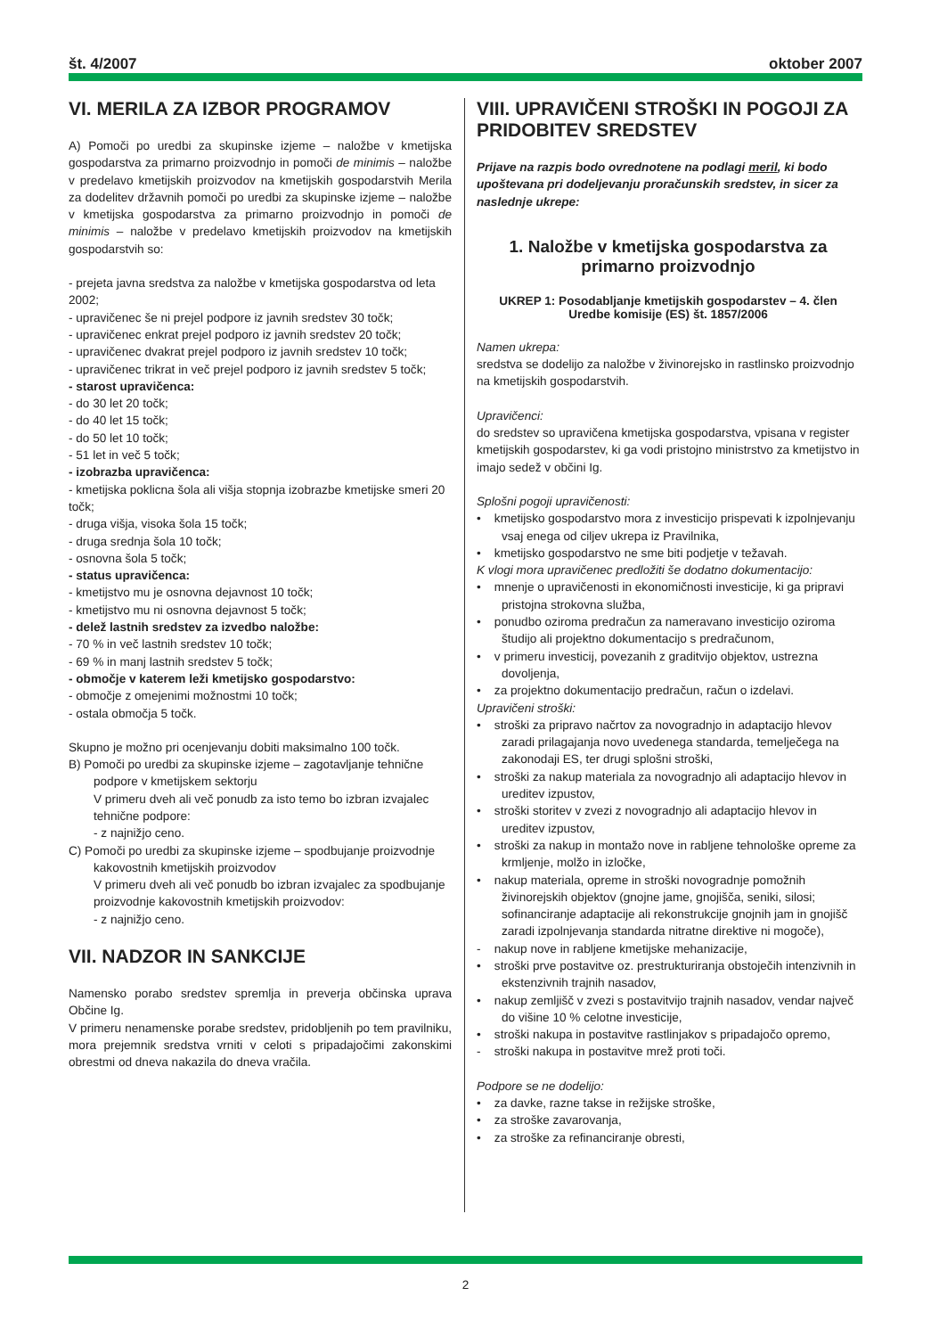št. 4/2007 oktober 2007
VI. MERILA ZA IZBOR PROGRAMOV
A) Pomoči po uredbi za skupinske izjeme – naložbe v kmetijska gospodarstva za primarno proizvodnjo in pomoči de minimis – naložbe v predelavo kmetijskih proizvodov na kmetijskih gospodarstvih Merila za dodelitev državnih pomoči po uredbi za skupinske izjeme – naložbe v kmetijska gospodarstva za primarno proizvodnjo in pomoči de minimis – naložbe v predelavo kmetijskih proizvodov na kmetijskih gospodarstvih so:
- prejeta javna sredstva za naložbe v kmetijska gospodarstva od leta 2002;
- upravičenec še ni prejel podpore iz javnih sredstev 30 točk;
- upravičenec enkrat prejel podporo iz javnih sredstev 20 točk;
- upravičenec dvakrat prejel podporo iz javnih sredstev 10 točk;
- upravičenec trikrat in več prejel podporo iz javnih sredstev 5 točk;
- starost upravičenca:
- do 30 let 20 točk;
- do 40 let 15 točk;
- do 50 let 10 točk;
- 51 let in več 5 točk;
- izobrazba upravičenca:
- kmetijska poklicna šola ali višja stopnja izobrazbe kmetijske smeri 20 točk;
- druga višja, visoka šola 15 točk;
- druga srednja šola 10 točk;
- osnovna šola 5 točk;
- status upravičenca:
- kmetijstvo mu je osnovna dejavnost 10 točk;
- kmetijstvo mu ni osnovna dejavnost 5 točk;
- delež lastnih sredstev za izvedbo naložbe:
- 70 % in več lastnih sredstev 10 točk;
- 69 % in manj lastnih sredstev 5 točk;
- območje v katerem leži kmetijsko gospodarstvo:
- območje z omejenimi možnostmi 10 točk;
- ostala območja 5 točk.
Skupno je možno pri ocenjevanju dobiti maksimalno 100 točk.
B) Pomoči po uredbi za skupinske izjeme – zagotavljanje tehnične podpore v kmetijskem sektorju
V primeru dveh ali več ponudb za isto temo bo izbran izvajalec tehnične podpore:
- z najnižjo ceno.
C) Pomoči po uredbi za skupinske izjeme – spodbujanje proizvodnje kakovostnih kmetijskih proizvodov
V primeru dveh ali več ponudb bo izbran izvajalec za spodbujanje proizvodnje kakovostnih kmetijskih proizvodov:
- z najnižjo ceno.
VII. NADZOR IN SANKCIJE
Namensko porabo sredstev spremlja in preverja občinska uprava Občine Ig.
V primeru nenamenske porabe sredstev, pridobljenih po tem pravilniku, mora prejemnik sredstva vrniti v celoti s pripadajočimi zakonskimi obrestmi od dneva nakazila do dneva vračila.
VIII. UPRAVIČENI STROŠKI IN POGOJI ZA PRIDOBITEV SREDSTEV
Prijave na razpis bodo ovrednotene na podlagi meril, ki bodo upoštevana pri dodeljevanju proračunskih sredstev, in sicer za naslednje ukrepe:
1. Naložbe v kmetijska gospodarstva za primarno proizvodnjo
UKREP 1: Posodabljanje kmetijskih gospodarstev – 4. člen Uredbe komisije (ES) št. 1857/2006
Namen ukrepa:
sredstva se dodelijo za naložbe v živinorejsko in rastlinsko proizvodnjo na kmetijskih gospodarstvih.
Upravičenci:
do sredstev so upravičena kmetijska gospodarstva, vpisana v register kmetijskih gospodarstev, ki ga vodi pristojno ministrstvo za kmetijstvo in imajo sedež v občini Ig.
Splošni pogoji upravičenosti:
• kmetijsko gospodarstvo mora z investicijo prispevati k izpolnjevanju vsaj enega od ciljev ukrepa iz Pravilnika,
• kmetijsko gospodarstvo ne sme biti podjetje v težavah.
K vlogi mora upravičenec predložiti še dodatno dokumentacijo:
• mnenje o upravičenosti in ekonomičnosti investicije, ki ga pripravi pristojna strokovna služba,
• ponudbo oziroma predračun za nameravano investicijo oziroma študijo ali projektno dokumentacijo s predračunom,
• v primeru investicij, povezanih z graditvijo objektov, ustrezna dovoljenja,
• za projektno dokumentacijo predračun, račun o izdelavi.
Upravičeni stroški:
• stroški za pripravo načrtov za novogradnjo in adaptacijo hlevov zaradi prilagajanja novo uvedenega standarda, temelječega na zakonodaji ES, ter drugi splošni stroški,
• stroški za nakup materiala za novogradnjo ali adaptacijo hlevov in ureditev izpustov,
• stroški storitev v zvezi z novogradnjo ali adaptacijo hlevov in ureditev izpustov,
• stroški za nakup in montažo nove in rabljene tehnološke opreme za krmljenje, molžo in izločke,
• nakup materiala, opreme in stroški novogradnje pomožnih živinorejskih objektov (gnojne jame, gnojišča, seniki, silosi; sofinanciranje adaptacije ali rekonstrukcije gnojnih jam in gnojišč zaradi izpolnjevanja standarda nitratne direktive ni mogoče),
- nakup nove in rabljene kmetijske mehanizacije,
• stroški prve postavitve oz. prestrukturiranja obstoječih intenzivnih in ekstenzivnih trajnih nasadov,
• nakup zemljišč v zvezi s postavitvijo trajnih nasadov, vendar največ do višine 10 % celotne investicije,
• stroški nakupa in postavitve rastlinjakov s pripadajočo opremo,
- stroški nakupa in postavitve mrež proti toči.
Podpore se ne dodelijo:
• za davke, razne takse in režijske stroške,
• za stroške zavarovanja,
• za stroške za refinanciranje obresti,
2